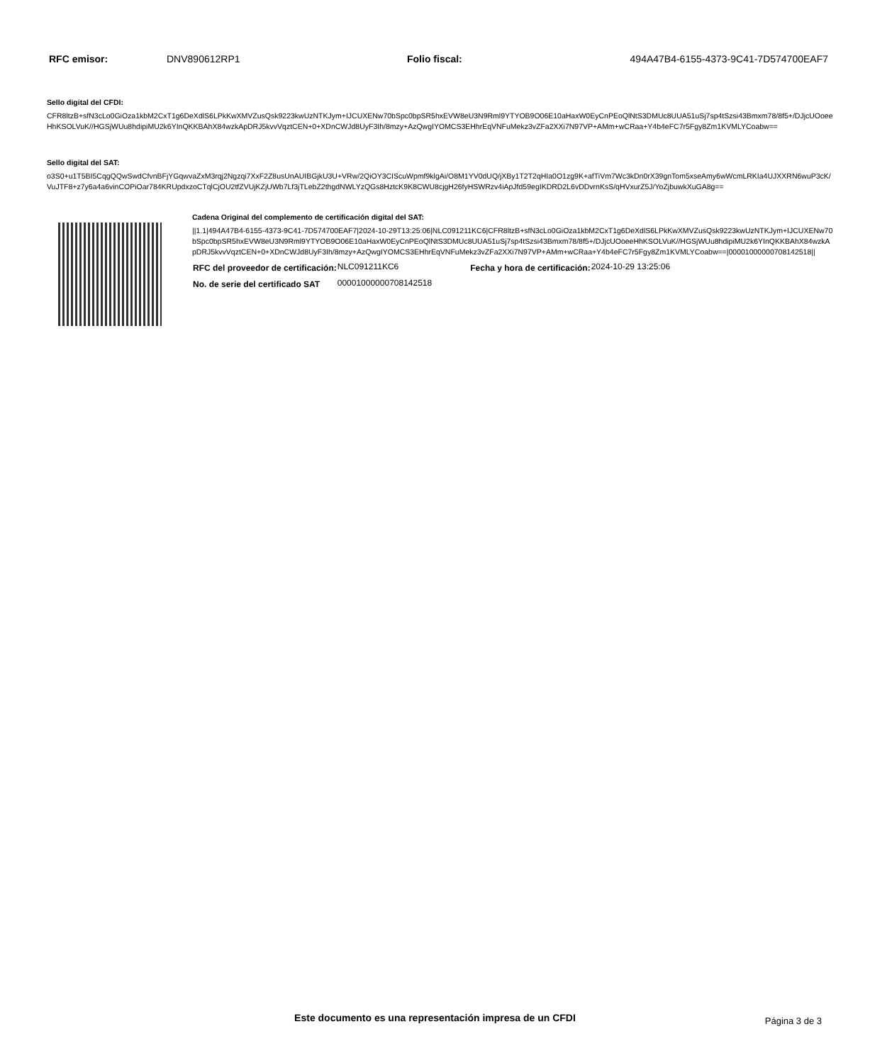| RFC emisor: | DNV890612RP1 | Folio fiscal: | 494A47B4-6155-4373-9C41-7D574700EAF7 |
Sello digital del CFDI:
CFR8ltzB+sfN3cLo0GiOza1kbM2CxT1g6DeXdlS6LPkKwXMVZusQsk9223kwUzNTKJym+IJCUXENw70bSpc0bpSR5hxEVW8eU3N9Rml9YTYOB9O06E10aHaxW0EyCnPEoQlNtS3DMUc8UUA51uSj7sp4tSzsi43Bmxm78/8f5+/DJjcUOoeeHhKSOLVuK//HGSjWUu8hdipiMU2k6YInQKKBAhX84wzkApDRJ5kvvVqztCEN+0+XDnCWJd8UyF3Ih/8mzy+AzQwgIYOMCS3EHhrEqVNFuMekz3vZFa2XXi7N97VP+AMm+wCRaa+Y4b4eFC7r5Fgy8Zm1KVMLYCoabw==
Sello digital del SAT:
o3S0+u1T5BI5CqgQQwSwdCfvnBFjYGqwvaZxM3rqj2Ngzqi7XxF2Z8usUnAUIBGjkU3U+VRw/2QiOY3CIScuWpmf9klgAi/O8M1YV0dUQ/jXBy1T2T2qHIa0O1zg9K+afTiVm7Wc3kDn0rX39gnTom5xseAmy6wWcmLRKIa4UJXXRN6wuP3cK/VuJTF8+z7y6a4a6vinCOPiOar784KRUpdxzoCTqlCjOU2tfZVUjKZjUWb7Lf3jTLebZ2thgdNWLYzQGs8HztcK9K8CWU8cjgH26fyHSWRzv4iApJfd59egIKDRD2L6vDDvrnKsS/qHVxurZ5J/YoZjbuwkXuGA8g==
Cadena Original del complemento de certificación digital del SAT:
||1.1|494A47B4-6155-4373-9C41-7D574700EAF7|2024-10-29T13:25:06|NLC091211KC6|CFR8ltzB+sfN3cLo0GiOza1kbM2CxT1g6DeXdlS6LPkKwXMVZusQsk9223kwUzNTKJym+IJCUXENw70bSpc0bpSR5hxEVW8eU3N9Rml9YTYOB9O06E10aHaxW0EyCnPEoQlNtS3DMUc8UUA51uSj7sp4tSzsi43Bmxm78/8f5+/DJjcUOoeeHhKSOLVuK//HGSjWUu8hdipiMU2k6YInQKKBAhX84wzkApDRJ5kvvVqztCEN+0+XDnCWJd8UyF3Ih/8mzy+AzQwgIYOMCS3EHhrEqVNFuMekz3vZFa2XXi7N97VP+AMm+wCRaa+Y4b4eFC7r5Fgy8Zm1KVMLYCoabw==|00001000000708142518||
| RFC del proveedor de certificación: | NLC091211KC6 | Fecha y hora de certificación: | 2024-10-29 13:25:06 |
| No. de serie del certificado SAT | 00001000000708142518 | | |
Este documento es una representación impresa de un CFDI Página 3 de 3